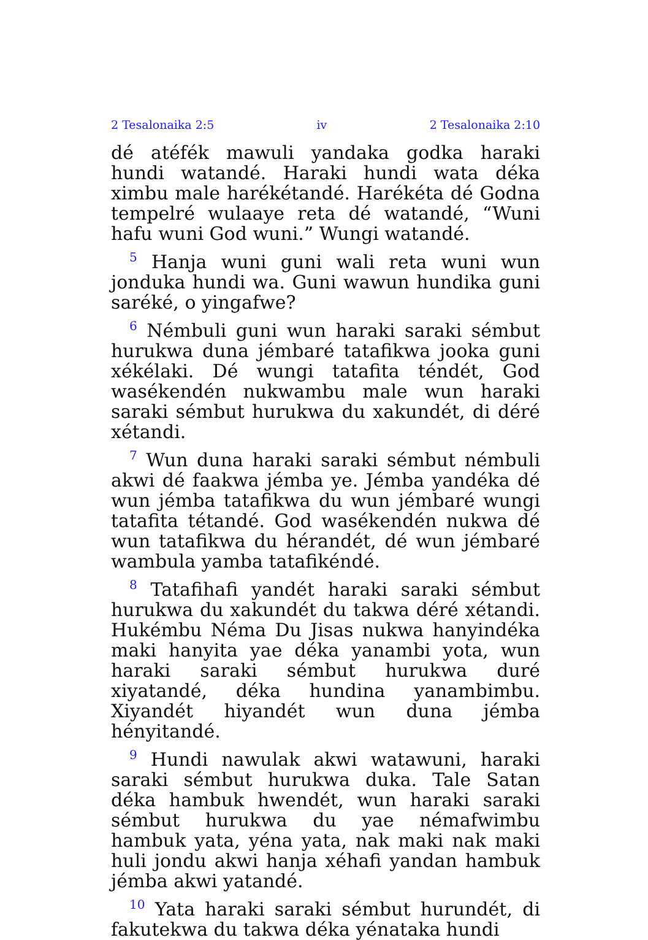2 Tesalonaika 2:5 iv 2 Tesalonaika 2:10
dé atéfék mawuli yandaka godka haraki hundi watandé. Haraki hundi wata déka ximbu male harékétandé. Harékéta dé Godna tempelré wulaaye reta dé watandé, “Wuni hafu wuni God wuni.” Wungi watandé.
<sup>5</sup> Hanja wuni guni wali reta wuni wun jonduka hundi wa. Guni wawun hundika guni saréké, o yingafwe?
<sup>6</sup> Némbuli guni wun haraki saraki sémbut hurukwa duna jémbaré tatafikwa jooka guni xékélaki. Dé wungi tatafita téndét, God wasékendén nukwambu male wun haraki saraki sémbut hurukwa du xakundét, di déré xétandi.
<sup>7</sup> Wun duna haraki saraki sémbut némbuli akwi dé faakwa jémba ye. Jémba yandéka dé wun jémba tatafikwa du wun jémbaré wungi tatafita tétandé. God wasékendén nukwa dé wun tatafikwa du hérandét, dé wun jémbaré wambula yamba tatafikéndé.
<sup>8</sup> Tatafihafi yandét haraki saraki sémbut hurukwa du xakundét du takwa déré xétandi. Hukémbu Néma Du Jisas nukwa hanyindéka maki hanyita yae déka yanambi yota, wun haraki saraki sémbut hurukwa duré xiyatandé, déka hundina yanambimbu. Xiyandét hiyandét wun duna jémba hényitandé.
<sup>9</sup> Hundi nawulak akwi watawuni, haraki saraki sémbut hurukwa duka. Tale Satan déka hambuk hwendét, wun haraki saraki sémbut hurukwa du yae némafwimbu hambuk yata, yéna yata, nak maki nak maki huli jondu akwi hanja xéhafi yandan hambuk jémba akwi yatandé.
<sup>10</sup> Yata haraki saraki sémbut hurundét, di fakutekwa du takwa déka yénataka hundi